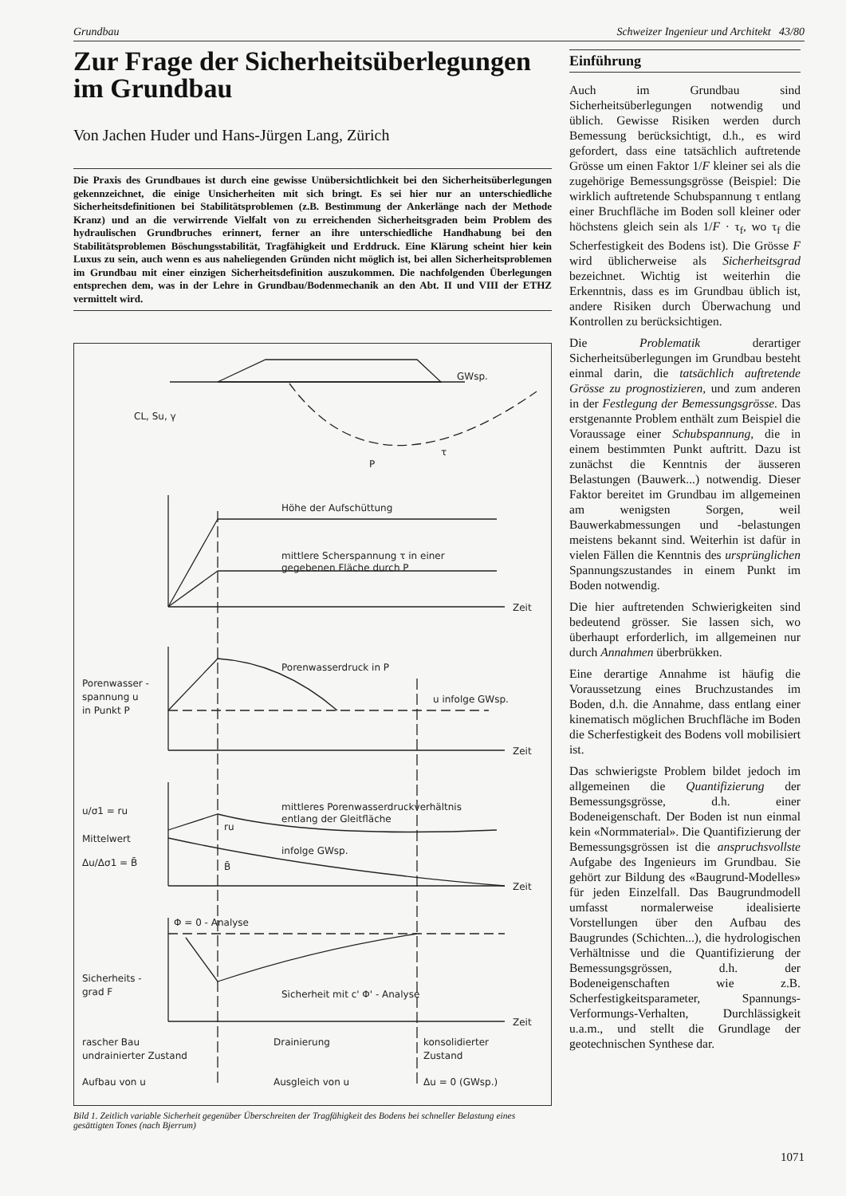Grundbau Schweizer Ingenieur und Architekt 43/80
Zur Frage der Sicherheitsüberlegungen im Grundbau
Von Jachen Huder und Hans-Jürgen Lang, Zürich
Die Praxis des Grundbaues ist durch eine gewisse Unübersichtlichkeit bei den Sicherheitsüberlegungen gekennzeichnet, die einige Unsicherheiten mit sich bringt. Es sei hier nur an unterschiedliche Sicherheitsdefinitionen bei Stabilitätsproblemen (z.B. Bestimmung der Ankerlänge nach der Methode Kranz) und an die verwirrende Vielfalt von zu erreichenden Sicherheitsgraden beim Problem des hydraulischen Grundbruches erinnert, ferner an ihre unterschiedliche Handhabung bei den Stabilitätsproblemen Böschungsstabilität, Tragfähigkeit und Erddruck. Eine Klärung scheint hier kein Luxus zu sein, auch wenn es aus naheliegenden Gründen nicht möglich ist, bei allen Sicherheitsproblemen im Grundbau mit einer einzigen Sicherheitsdefinition auszukommen. Die nachfolgenden Überlegungen entsprechen dem, was in der Lehre in Grundbau/Bodenmechanik an den Abt. II und VIII der ETHZ vermittelt wird.
GWsp.
CL, Su, γ
τ
P
Höhe der Aufschüttung
mittlere Scherspannung τ in einer
gegebenen Fläche durch P
Zeit
Porenwasser -
spannung u
in Punkt P
Porenwasserdruck in P
u infolge GWsp.
Zeit
u/σ1 = ru
Mittelwert
Δu/Δσ1 = B̄
mittleres Porenwasserdruckverhältnis
entlang der Gleitfläche
ru
infolge GWsp.
B̄
Zeit
Φ = 0 - Analyse
Sicherheits -
grad F
Sicherheit mit c' Φ' - Analyse
Zeit
rascher Bau
undrainierter Zustand
Drainierung
konsolidierter
Zustand
Aufbau von u
Ausgleich von u
Δu = 0 (GWsp.)
Bild 1. Zeitlich variable Sicherheit gegenüber Überschreiten der Tragfähigkeit des Bodens bei schneller Belastung eines gesättigten Tones (nach Bjerrum)
Einführung
Auch im Grundbau sind Sicherheitsüberlegungen notwendig und üblich. Gewisse Risiken werden durch Bemessung berücksichtigt, d.h., es wird gefordert, dass eine tatsächlich auftretende Grösse um einen Faktor 1/F kleiner sei als die zugehörige Bemessungsgrösse (Beispiel: Die wirklich auftretende Schubspannung τ entlang einer Bruchfläche im Boden soll kleiner oder höchstens gleich sein als 1/F · τ<sub>f</sub>, wo τ<sub>f</sub> die Scherfestigkeit des Bodens ist). Die Grösse F wird üblicherweise als Sicherheitsgrad bezeichnet. Wichtig ist weiterhin die Erkenntnis, dass es im Grundbau üblich ist, andere Risiken durch Überwachung und Kontrollen zu berücksichtigen.
Die Problematik derartiger Sicherheitsüberlegungen im Grundbau besteht einmal darin, die tatsächlich auftretende Grösse zu prognostizieren, und zum anderen in der Festlegung der Bemessungsgrösse. Das erstgenannte Problem enthält zum Beispiel die Voraussage einer Schubspannung, die in einem bestimmten Punkt auftritt. Dazu ist zunächst die Kenntnis der äusseren Belastungen (Bauwerk...) notwendig. Dieser Faktor bereitet im Grundbau im allgemeinen am wenigsten Sorgen, weil Bauwerkabmessungen und -belastungen meistens bekannt sind. Weiterhin ist dafür in vielen Fällen die Kenntnis des ursprünglichen Spannungszustandes in einem Punkt im Boden notwendig.
Die hier auftretenden Schwierigkeiten sind bedeutend grösser. Sie lassen sich, wo überhaupt erforderlich, im allgemeinen nur durch Annahmen überbrükken.
Eine derartige Annahme ist häufig die Voraussetzung eines Bruchzustandes im Boden, d.h. die Annahme, dass entlang einer kinematisch möglichen Bruchfläche im Boden die Scherfestigkeit des Bodens voll mobilisiert ist.
Das schwierigste Problem bildet jedoch im allgemeinen die Quantifizierung der Bemessungsgrösse, d.h. einer Bodeneigenschaft. Der Boden ist nun einmal kein «Normmaterial». Die Quantifizierung der Bemessungsgrössen ist die anspruchsvollste Aufgabe des Ingenieurs im Grundbau. Sie gehört zur Bildung des «Baugrund-Modelles» für jeden Einzelfall. Das Baugrundmodell umfasst normalerweise idealisierte Vorstellungen über den Aufbau des Baugrundes (Schichten...), die hydrologischen Verhältnisse und die Quantifizierung der Bemessungsgrössen, d.h. der Bodeneigenschaften wie z.B. Scherfestigkeitsparameter, Spannungs-Verformungs-Verhalten, Durchlässigkeit u.a.m., und stellt die Grundlage der geotechnischen Synthese dar.
1071